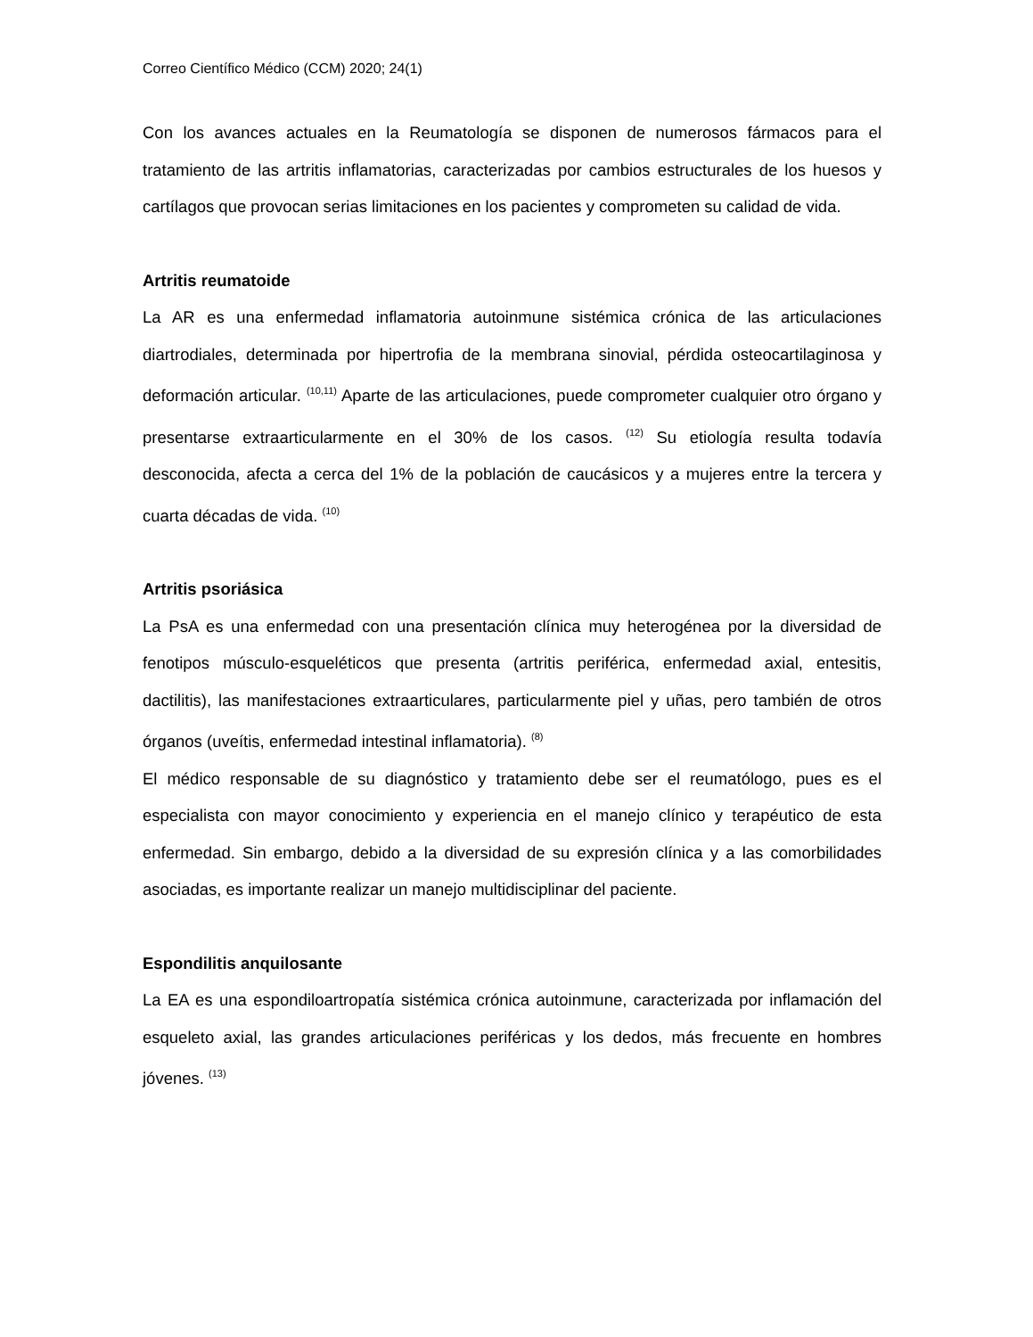Correo Científico Médico (CCM) 2020; 24(1)
Con los avances actuales en la Reumatología se disponen de numerosos fármacos para el tratamiento de las artritis inflamatorias, caracterizadas por cambios estructurales de los huesos y cartílagos que provocan serias limitaciones en los pacientes y comprometen su calidad de vida.
Artritis reumatoide
La AR es una enfermedad inflamatoria autoinmune sistémica crónica de las articulaciones diartrodiales, determinada por hipertrofia de la membrana sinovial, pérdida osteocartilaginosa y deformación articular. <sup>(10,11)</sup> Aparte de las articulaciones, puede comprometer cualquier otro órgano y presentarse extraarticularmente en el 30% de los casos. <sup>(12)</sup> Su etiología resulta todavía desconocida, afecta a cerca del 1% de la población de caucásicos y a mujeres entre la tercera y cuarta décadas de vida. <sup>(10)</sup>
Artritis psoriásica
La PsA es una enfermedad con una presentación clínica muy heterogénea por la diversidad de fenotipos músculo-esqueléticos que presenta (artritis periférica, enfermedad axial, entesitis, dactilitis), las manifestaciones extraarticulares, particularmente piel y uñas, pero también de otros órganos (uveítis, enfermedad intestinal inflamatoria). <sup>(8)</sup>
El médico responsable de su diagnóstico y tratamiento debe ser el reumatólogo, pues es el especialista con mayor conocimiento y experiencia en el manejo clínico y terapéutico de esta enfermedad. Sin embargo, debido a la diversidad de su expresión clínica y a las comorbilidades asociadas, es importante realizar un manejo multidisciplinar del paciente.
Espondilitis anquilosante
La EA es una espondiloartropatía sistémica crónica autoinmune, caracterizada por inflamación del esqueleto axial, las grandes articulaciones periféricas y los dedos, más frecuente en hombres jóvenes. <sup>(13)</sup>